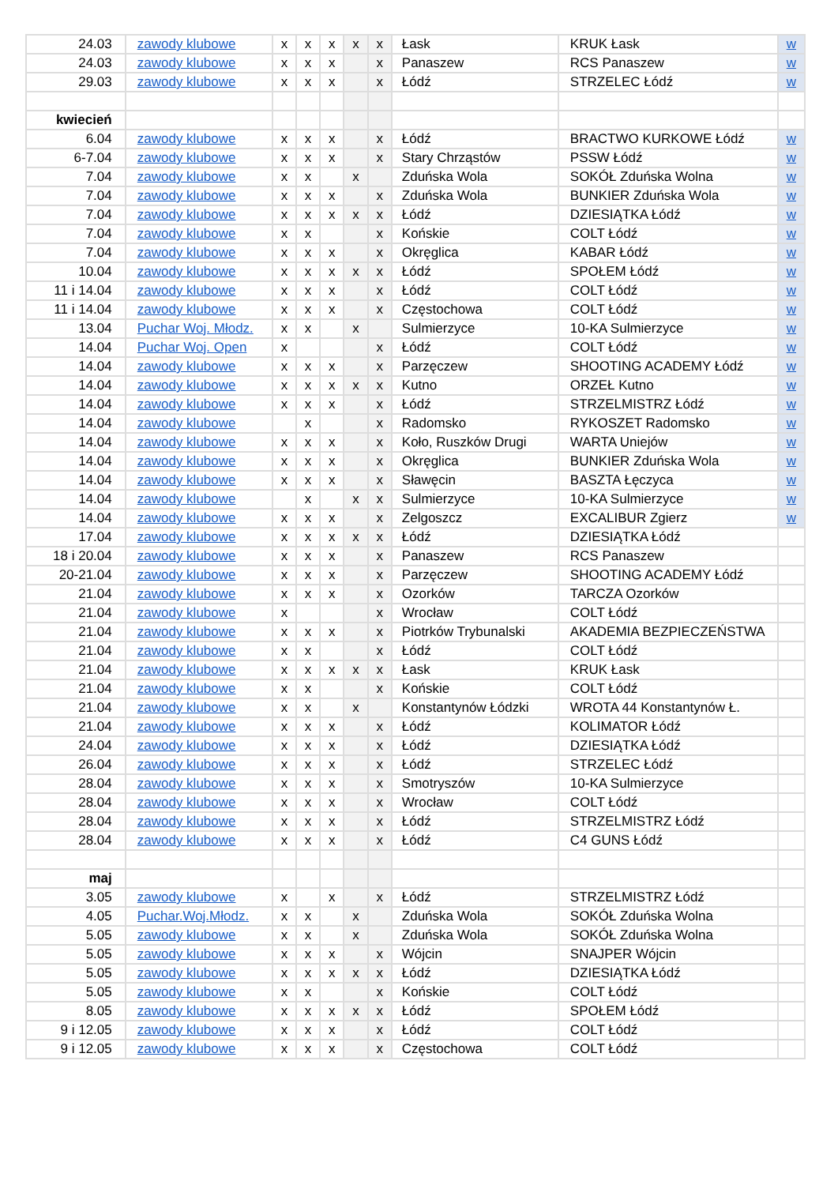| 24.03 | zawody klubowe | x | x | x | x | x | Łask | KRUK Łask | w |
| 24.03 | zawody klubowe | x | x | x | | x | Panaszew | RCS Panaszew | w |
| 29.03 | zawody klubowe | x | x | x | | x | Łódź | STRZELEC Łódź | w |
| kwiecień | | | | | | | | | |
| 6.04 | zawody klubowe | x | x | x | | x | Łódź | BRACTWO KURKOWE Łódź | w |
| 6-7.04 | zawody klubowe | x | x | x | | x | Stary Chrząstów | PSSW Łódź | w |
| 7.04 | zawody klubowe | x | x | | x | | Zduńska Wola | SOKÓŁ Zduńska Wolna | w |
| 7.04 | zawody klubowe | x | x | x | | x | Zduńska Wola | BUNKIER Zduńska Wola | w |
| 7.04 | zawody klubowe | x | x | x | x | x | Łódź | DZIESIĄTKA Łódź | w |
| 7.04 | zawody klubowe | x | x | | | x | Końskie | COLT Łódź | w |
| 7.04 | zawody klubowe | x | x | x | | x | Okręglica | KABAR Łódź | w |
| 10.04 | zawody klubowe | x | x | x | x | x | Łódź | SPOŁEM Łódź | w |
| 11 i 14.04 | zawody klubowe | x | x | x | | x | Łódź | COLT Łódź | w |
| 11 i 14.04 | zawody klubowe | x | x | x | | x | Częstochowa | COLT Łódź | w |
| 13.04 | Puchar Woj. Młodz. | x | x | | x | | Sulmierzyce | 10-KA Sulmierzyce | w |
| 14.04 | Puchar Woj. Open | x | | | | x | Łódź | COLT Łódź | w |
| 14.04 | zawody klubowe | x | x | x | | x | Parzęczew | SHOOTING ACADEMY Łódź | w |
| 14.04 | zawody klubowe | x | x | x | x | x | Kutno | ORZEŁ Kutno | w |
| 14.04 | zawody klubowe | x | x | x | | x | Łódź | STRZELMISTRZ Łódź | w |
| 14.04 | zawody klubowe | | x | | | x | Radomsko | RYKOSZET Radomsko | w |
| 14.04 | zawody klubowe | x | x | x | | x | Koło, Ruszków Drugi | WARTA Uniejów | w |
| 14.04 | zawody klubowe | x | x | x | | x | Okręglica | BUNKIER Zduńska Wola | w |
| 14.04 | zawody klubowe | x | x | x | | x | Sławęcin | BASZTA Łęczyca | w |
| 14.04 | zawody klubowe | | x | | x | x | Sulmierzyce | 10-KA Sulmierzyce | w |
| 14.04 | zawody klubowe | x | x | x | | x | Zelgoszcz | EXCALIBUR Zgierz | w |
| 17.04 | zawody klubowe | x | x | x | x | x | Łódź | DZIESIĄTKA Łódź | |
| 18 i 20.04 | zawody klubowe | x | x | x | | x | Panaszew | RCS Panaszew | |
| 20-21.04 | zawody klubowe | x | x | x | | x | Parzęczew | SHOOTING ACADEMY Łódź | |
| 21.04 | zawody klubowe | x | x | x | | x | Ozorków | TARCZA Ozorków | |
| 21.04 | zawody klubowe | x | | | | x | Wrocław | COLT Łódź | |
| 21.04 | zawody klubowe | x | x | x | | x | Piotrków Trybunalski | AKADEMIA BEZPIECZEŃSTWA | |
| 21.04 | zawody klubowe | x | x | | | x | Łódź | COLT Łódź | |
| 21.04 | zawody klubowe | x | x | x | x | x | Łask | KRUK Łask | |
| 21.04 | zawody klubowe | x | x | | | x | Końskie | COLT Łódź | |
| 21.04 | zawody klubowe | x | x | | x | | Konstantynów Łódzki | WROTA 44 Konstantynów Ł. | |
| 21.04 | zawody klubowe | x | x | x | | x | Łódź | KOLIMATOR Łódź | |
| 24.04 | zawody klubowe | x | x | x | | x | Łódź | DZIESIĄTKA Łódź | |
| 26.04 | zawody klubowe | x | x | x | | x | Łódź | STRZELEC Łódź | |
| 28.04 | zawody klubowe | x | x | x | | x | Smotryszów | 10-KA Sulmierzyce | |
| 28.04 | zawody klubowe | x | x | x | | x | Wrocław | COLT Łódź | |
| 28.04 | zawody klubowe | x | x | x | | x | Łódź | STRZELMISTRZ Łódź | |
| 28.04 | zawody klubowe | x | x | x | | x | Łódź | C4 GUNS Łódź | |
| maj | | | | | | | | | |
| 3.05 | zawody klubowe | x | | x | | x | Łódź | STRZELMISTRZ Łódź | |
| 4.05 | Puchar.Woj.Młodz. | x | x | | x | | Zduńska Wola | SOKÓŁ Zduńska Wolna | |
| 5.05 | zawody klubowe | x | x | | x | | Zduńska Wola | SOKÓŁ Zduńska Wolna | |
| 5.05 | zawody klubowe | x | x | x | | x | Wójcin | SNAJPER Wójcin | |
| 5.05 | zawody klubowe | x | x | x | x | x | Łódź | DZIESIĄTKA Łódź | |
| 5.05 | zawody klubowe | x | x | | | x | Końskie | COLT Łódź | |
| 8.05 | zawody klubowe | x | x | x | x | x | Łódź | SPOŁEM Łódź | |
| 9 i 12.05 | zawody klubowe | x | x | x | | x | Łódź | COLT Łódź | |
| 9 i 12.05 | zawody klubowe | x | x | x | | x | Częstochowa | COLT Łódź | |